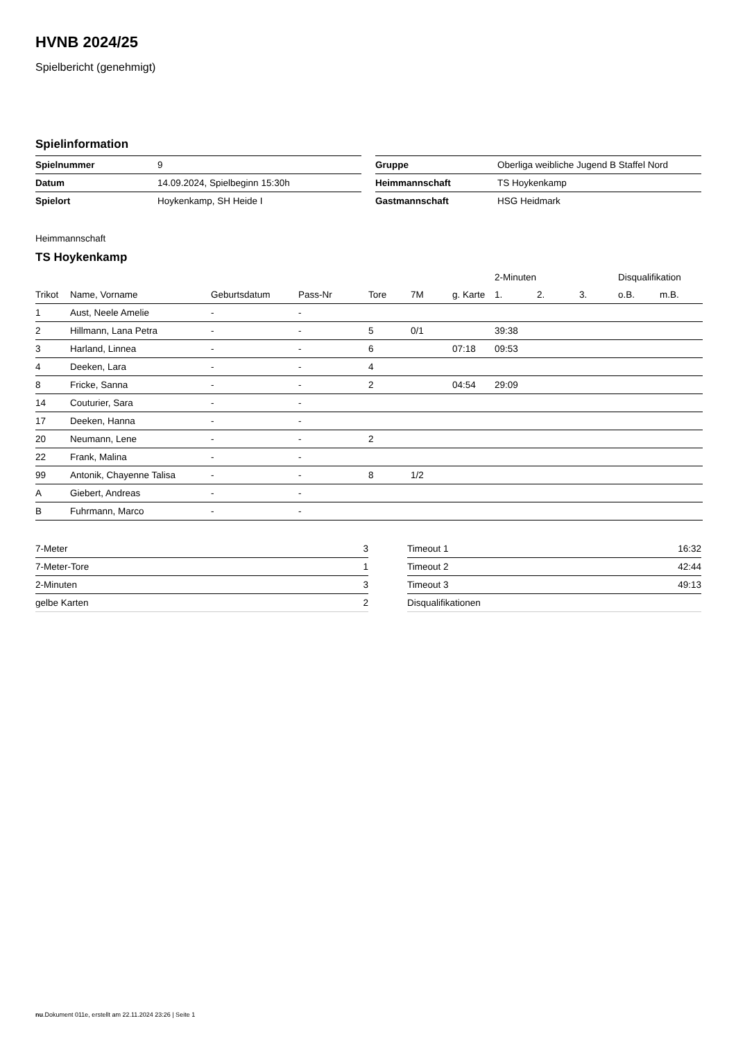HVNB 2024/25
Spielbericht (genehmigt)
Spielinformation
| Spielnummer | 9 |
| Datum | 14.09.2024, Spielbeginn 15:30h |
| Spielort | Hoykenkamp, SH Heide I |
| Gruppe | Oberliga weibliche Jugend B Staffel Nord |
| Heimmannschaft | TS Hoykenkamp |
| Gastmannschaft | HSG Heidmark |
Heimmannschaft
TS Hoykenkamp
| | | | | | | | 2-Minuten | | | Disqualifikation | |
| --- | --- | --- | --- | --- | --- | --- | --- | --- | --- | --- | --- |
| Trikot | Name, Vorname | Geburtsdatum | Pass-Nr | Tore | 7M | g. Karte | 1. | 2. | 3. | o.B. | m.B. |
| 1 | Aust, Neele Amelie | - | - | | | | | | | | |
| 2 | Hillmann, Lana Petra | - | - | 5 | 0/1 | | 39:38 | | | | |
| 3 | Harland, Linnea | - | - | 6 | | 07:18 | 09:53 | | | | |
| 4 | Deeken, Lara | - | - | 4 | | | | | | | |
| 8 | Fricke, Sanna | - | - | 2 | | 04:54 | 29:09 | | | | |
| 14 | Couturier, Sara | - | - | | | | | | | | |
| 17 | Deeken, Hanna | - | - | | | | | | | | |
| 20 | Neumann, Lene | - | - | 2 | | | | | | | |
| 22 | Frank, Malina | - | - | | | | | | | | |
| 99 | Antonik, Chayenne Talisa | - | - | 8 | 1/2 | | | | | | |
| A | Giebert, Andreas | - | - | | | | | | | | |
| B | Fuhrmann, Marco | - | - | | | | | | | | |
| 7-Meter | 3 |
| 7-Meter-Tore | 1 |
| 2-Minuten | 3 |
| gelbe Karten | 2 |
| Timeout 1 | 16:32 |
| Timeout 2 | 42:44 |
| Timeout 3 | 49:13 |
| Disqualifikationen | |
nu.Dokument 011e, erstellt am 22.11.2024 23:26 | Seite 1